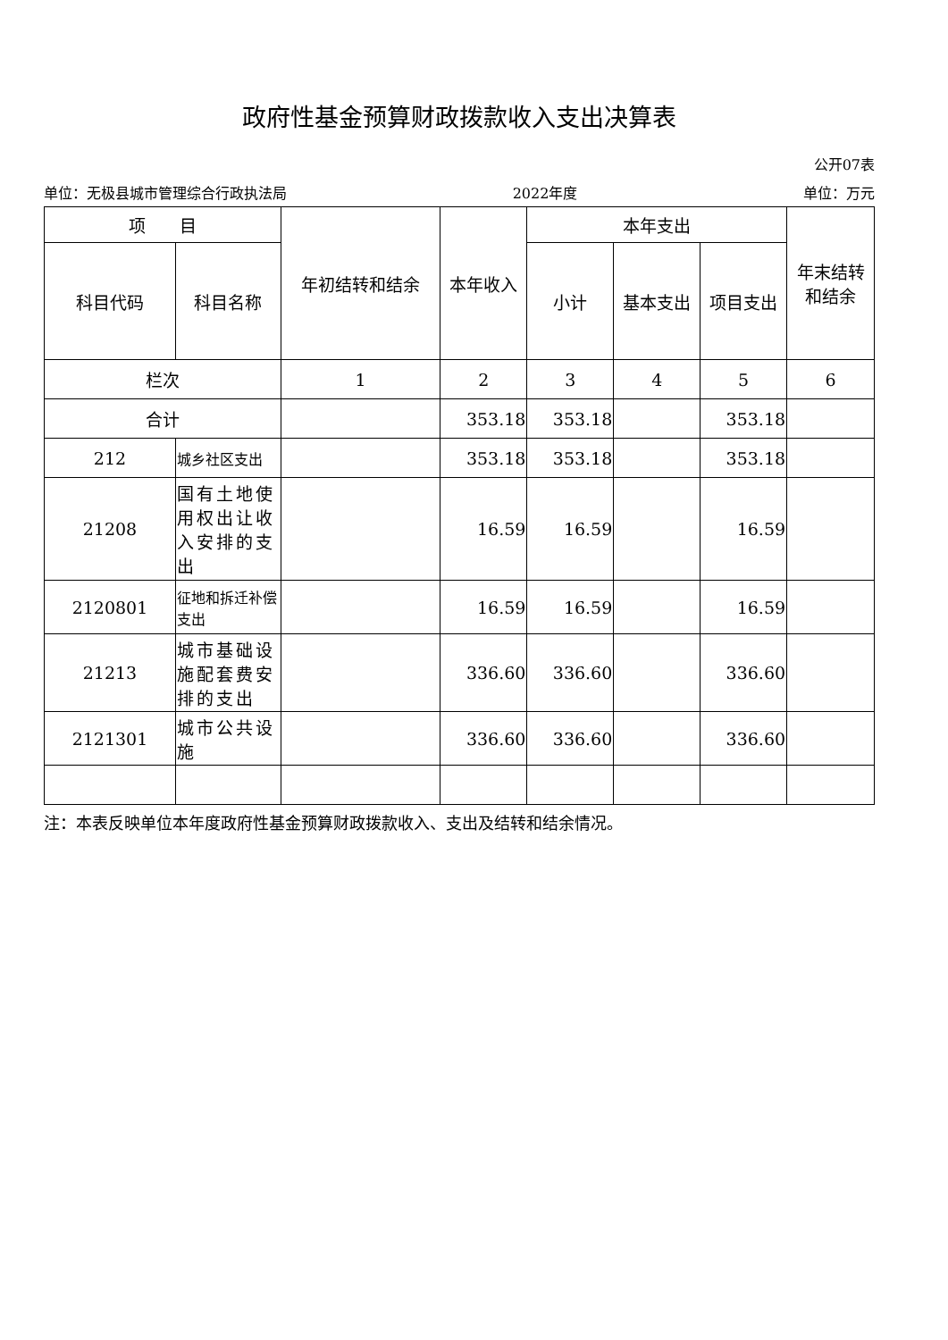政府性基金预算财政拨款收入支出决算表
公开07表
单位：无极县城市管理综合行政执法局 2022年度 单位：万元
| 项 目 | | 年初结转和结余 | 本年收入 | 本年支出 | | | 年末结转和结余 |
| --- | --- | --- | --- | --- | --- | --- | --- |
| 科目代码 | 科目名称 | | | 小计 | 基本支出 | 项目支出 | |
| 栏次 | | 1 | 2 | 3 | 4 | 5 | 6 |
| 合计 | | | 353.18 | 353.18 | | 353.18 | |
| 212 | 城乡社区支出 | | 353.18 | 353.18 | | 353.18 | |
| 21208 | 国有土地使用权出让收入安排的支出 | | 16.59 | 16.59 | | 16.59 | |
| 2120801 | 征地和拆迁补偿支出 | | 16.59 | 16.59 | | 16.59 | |
| 21213 | 城市基础设施配套费安排的支出 | | 336.60 | 336.60 | | 336.60 | |
| 2121301 | 城市公共设施 | | 336.60 | 336.60 | | 336.60 | |
注：本表反映单位本年度政府性基金预算财政拨款收入、支出及结转和结余情况。